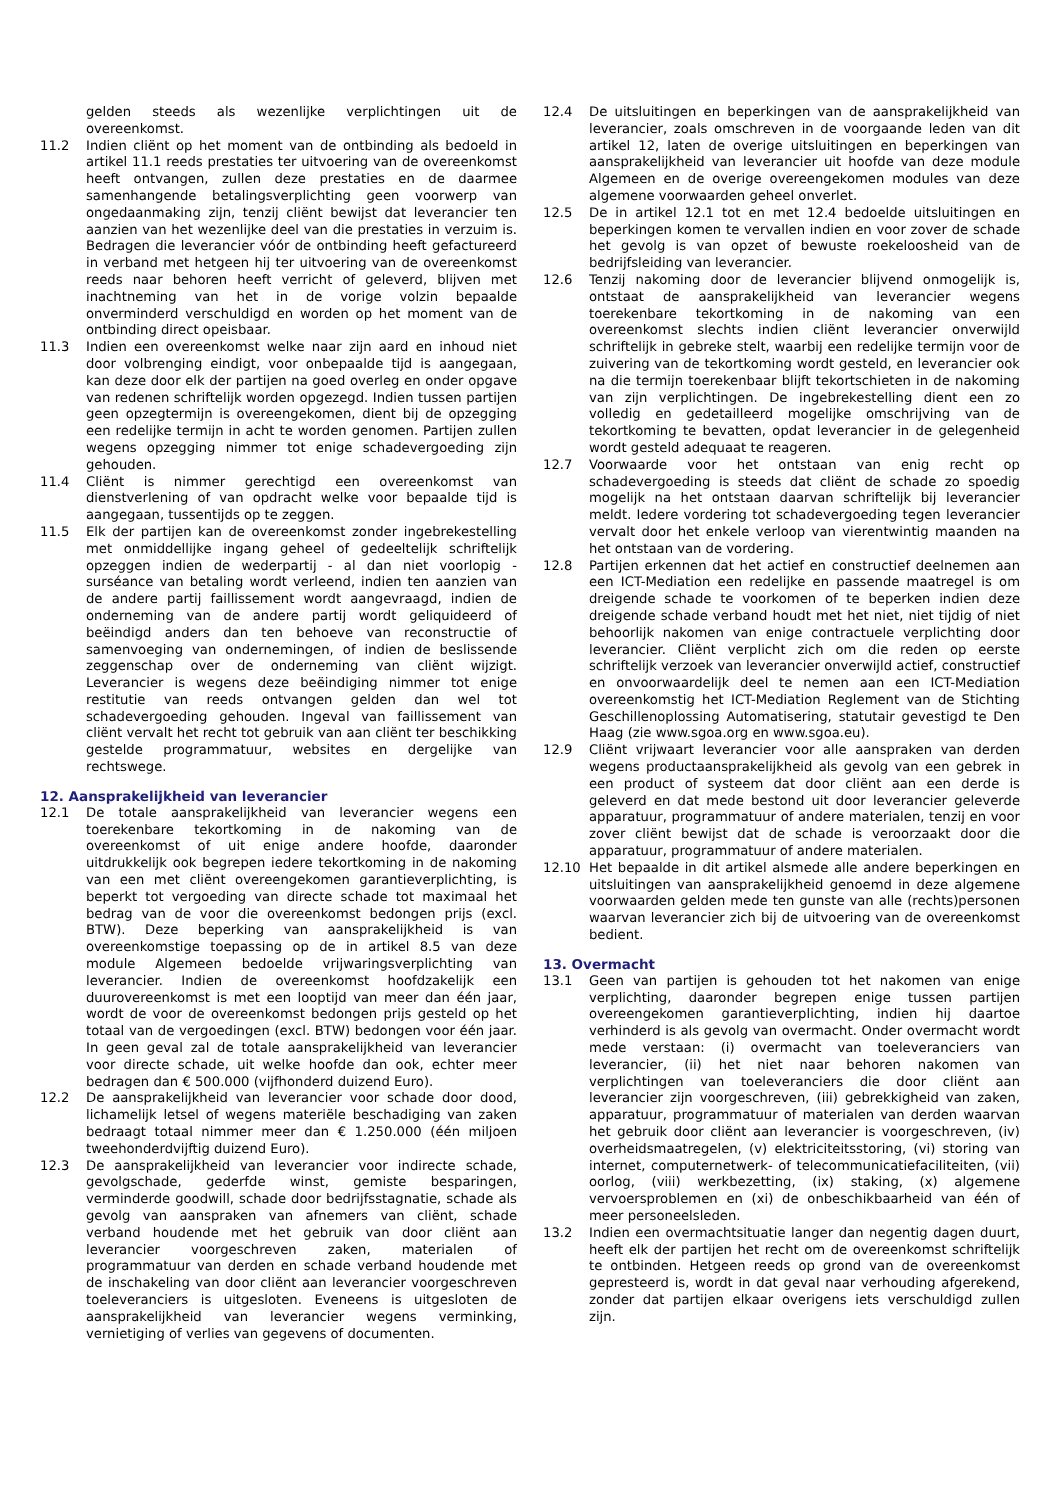gelden steeds als wezenlijke verplichtingen uit de overeenkomst.
11.2 Indien cliënt op het moment van de ontbinding als bedoeld in artikel 11.1 reeds prestaties ter uitvoering van de overeenkomst heeft ontvangen, zullen deze prestaties en de daarmee samenhangende betalingsverplichting geen voorwerp van ongedaanmaking zijn, tenzij cliënt bewijst dat leverancier ten aanzien van het wezenlijke deel van die prestaties in verzuim is. Bedragen die leverancier vóór de ontbinding heeft gefactureerd in verband met hetgeen hij ter uitvoering van de overeenkomst reeds naar behoren heeft verricht of geleverd, blijven met inachtneming van het in de vorige volzin bepaalde onverminderd verschuldigd en worden op het moment van de ontbinding direct opeisbaar.
11.3 Indien een overeenkomst welke naar zijn aard en inhoud niet door volbrenging eindigt, voor onbepaalde tijd is aangegaan, kan deze door elk der partijen na goed overleg en onder opgave van redenen schriftelijk worden opgezegd. Indien tussen partijen geen opzegtermijn is overeengekomen, dient bij de opzegging een redelijke termijn in acht te worden genomen. Partijen zullen wegens opzegging nimmer tot enige schadevergoeding zijn gehouden.
11.4 Cliënt is nimmer gerechtigd een overeenkomst van dienstverlening of van opdracht welke voor bepaalde tijd is aangegaan, tussentijds op te zeggen.
11.5 Elk der partijen kan de overeenkomst zonder ingebrekestelling met onmiddellijke ingang geheel of gedeeltelijk schriftelijk opzeggen indien de wederpartij - al dan niet voorlopig - surséance van betaling wordt verleend, indien ten aanzien van de andere partij faillissement wordt aangevraagd, indien de onderneming van de andere partij wordt geliquideerd of beëindigd anders dan ten behoeve van reconstructie of samenvoeging van ondernemingen, of indien de beslissende zeggenschap over de onderneming van cliënt wijzigt. Leverancier is wegens deze beëindiging nimmer tot enige restitutie van reeds ontvangen gelden dan wel tot schadevergoeding gehouden. Ingeval van faillissement van cliënt vervalt het recht tot gebruik van aan cliënt ter beschikking gestelde programmatuur, websites en dergelijke van rechtswege.
12. Aansprakelijkheid van leverancier
12.1 De totale aansprakelijkheid van leverancier wegens een toerekenbare tekortkoming in de nakoming van de overeenkomst of uit enige andere hoofde, daaronder uitdrukkelijk ook begrepen iedere tekortkoming in de nakoming van een met cliënt overeengekomen garantieverplichting, is beperkt tot vergoeding van directe schade tot maximaal het bedrag van de voor die overeenkomst bedongen prijs (excl. BTW). Deze beperking van aansprakelijkheid is van overeenkomstige toepassing op de in artikel 8.5 van deze module Algemeen bedoelde vrijwaringsverplichting van leverancier. Indien de overeenkomst hoofdzakelijk een duurovereenkomst is met een looptijd van meer dan één jaar, wordt de voor de overeenkomst bedongen prijs gesteld op het totaal van de vergoedingen (excl. BTW) bedongen voor één jaar. In geen geval zal de totale aansprakelijkheid van leverancier voor directe schade, uit welke hoofde dan ook, echter meer bedragen dan € 500.000 (vijfhonderd duizend Euro).
12.2 De aansprakelijkheid van leverancier voor schade door dood, lichamelijk letsel of wegens materiële beschadiging van zaken bedraagt totaal nimmer meer dan € 1.250.000 (één miljoen tweehonderdvijftig duizend Euro).
12.3 De aansprakelijkheid van leverancier voor indirecte schade, gevolgschade, gederfde winst, gemiste besparingen, verminderde goodwill, schade door bedrijfsstagnatie, schade als gevolg van aanspraken van afnemers van cliënt, schade verband houdende met het gebruik van door cliënt aan leverancier voorgeschreven zaken, materialen of programmatuur van derden en schade verband houdende met de inschakeling van door cliënt aan leverancier voorgeschreven toeleveranciers is uitgesloten. Eveneens is uitgesloten de aansprakelijkheid van leverancier wegens verminking, vernietiging of verlies van gegevens of documenten.
12.4 De uitsluitingen en beperkingen van de aansprakelijkheid van leverancier, zoals omschreven in de voorgaande leden van dit artikel 12, laten de overige uitsluitingen en beperkingen van aansprakelijkheid van leverancier uit hoofde van deze module Algemeen en de overige overeengekomen modules van deze algemene voorwaarden geheel onverlet.
12.5 De in artikel 12.1 tot en met 12.4 bedoelde uitsluitingen en beperkingen komen te vervallen indien en voor zover de schade het gevolg is van opzet of bewuste roekeloosheid van de bedrijfsleiding van leverancier.
12.6 Tenzij nakoming door de leverancier blijvend onmogelijk is, ontstaat de aansprakelijkheid van leverancier wegens toerekenbare tekortkoming in de nakoming van een overeenkomst slechts indien cliënt leverancier onverwijld schriftelijk in gebreke stelt, waarbij een redelijke termijn voor de zuivering van de tekortkoming wordt gesteld, en leverancier ook na die termijn toerekenbaar blijft tekortschieten in de nakoming van zijn verplichtingen. De ingebrekestelling dient een zo volledig en gedetailleerd mogelijke omschrijving van de tekortkoming te bevatten, opdat leverancier in de gelegenheid wordt gesteld adequaat te reageren.
12.7 Voorwaarde voor het ontstaan van enig recht op schadevergoeding is steeds dat cliënt de schade zo spoedig mogelijk na het ontstaan daarvan schriftelijk bij leverancier meldt. Iedere vordering tot schadevergoeding tegen leverancier vervalt door het enkele verloop van vierentwintig maanden na het ontstaan van de vordering.
12.8 Partijen erkennen dat het actief en constructief deelnemen aan een ICT-Mediation een redelijke en passende maatregel is om dreigende schade te voorkomen of te beperken indien deze dreigende schade verband houdt met het niet, niet tijdig of niet behoorlijk nakomen van enige contractuele verplichting door leverancier. Cliënt verplicht zich om die reden op eerste schriftelijk verzoek van leverancier onverwijld actief, constructief en onvoorwaardelijk deel te nemen aan een ICT-Mediation overeenkomstig het ICT-Mediation Reglement van de Stichting Geschillenoplossing Automatisering, statutair gevestigd te Den Haag (zie www.sgoa.org en www.sgoa.eu).
12.9 Cliënt vrijwaart leverancier voor alle aanspraken van derden wegens productaansprakelijkheid als gevolg van een gebrek in een product of systeem dat door cliënt aan een derde is geleverd en dat mede bestond uit door leverancier geleverde apparatuur, programmatuur of andere materialen, tenzij en voor zover cliënt bewijst dat de schade is veroorzaakt door die apparatuur, programmatuur of andere materialen.
12.10 Het bepaalde in dit artikel alsmede alle andere beperkingen en uitsluitingen van aansprakelijkheid genoemd in deze algemene voorwaarden gelden mede ten gunste van alle (rechts)personen waarvan leverancier zich bij de uitvoering van de overeenkomst bedient.
13. Overmacht
13.1 Geen van partijen is gehouden tot het nakomen van enige verplichting, daaronder begrepen enige tussen partijen overeengekomen garantieverplichting, indien hij daartoe verhinderd is als gevolg van overmacht. Onder overmacht wordt mede verstaan: (i) overmacht van toeleveranciers van leverancier, (ii) het niet naar behoren nakomen van verplichtingen van toeleveranciers die door cliënt aan leverancier zijn voorgeschreven, (iii) gebrekkigheid van zaken, apparatuur, programmatuur of materialen van derden waarvan het gebruik door cliënt aan leverancier is voorgeschreven, (iv) overheidsmaatregelen, (v) elektriciteitsstoring, (vi) storing van internet, computernetwerk- of telecommunicatiefaciliteiten, (vii) oorlog, (viii) werkbezetting, (ix) staking, (x) algemene vervoersproblemen en (xi) de onbeschikbaarheid van één of meer personeelsleden.
13.2 Indien een overmachtsituatie langer dan negentig dagen duurt, heeft elk der partijen het recht om de overeenkomst schriftelijk te ontbinden. Hetgeen reeds op grond van de overeenkomst gepresteerd is, wordt in dat geval naar verhouding afgerekend, zonder dat partijen elkaar overigens iets verschuldigd zullen zijn.